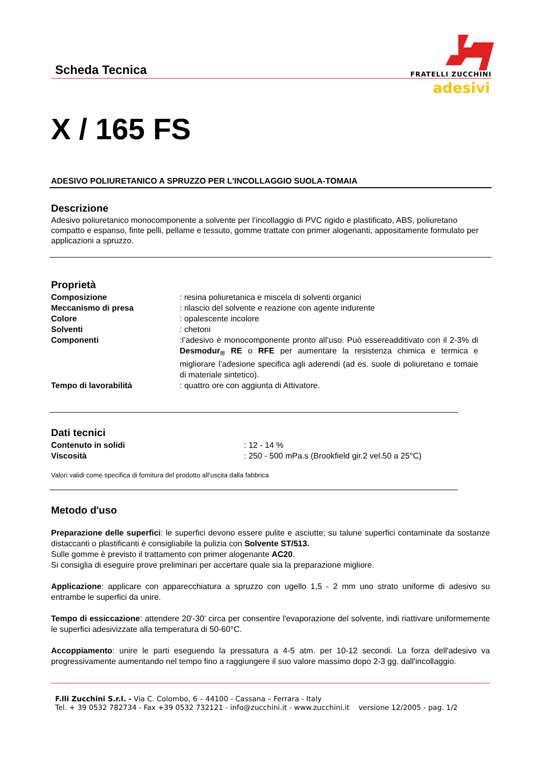Scheda Tecnica
FRATELLI ZUCCHINI
adesivi
X / 165 FS
ADESIVO POLIURETANICO A SPRUZZO PER L'INCOLLAGGIO SUOLA-TOMAIA
Descrizione
Adesivo poliuretanico monocomponente a solvente per l’incollaggio di PVC rigido e plastificato, ABS, poliuretano compatto e espanso, finte pelli, pellame e tessuto, gomme trattate con primer alogenanti, appositamente formulato per applicazioni a spruzzo.
Proprietà
Composizione: resina poliuretanica e miscela di solventi organici
Meccanismo di presa: rilascio del solvente e reazione con agente indurente
Colore: opalescente incolore
Solventi: chetoni
Componenti:l’adesivo è monocomponente pronto all’uso. Può essereadditivato con il 2-3% di Desmodur<sub>®</sub> RE o RFE per aumentare la resistenza chimica e termica e migliorare l’adesione specifica agli aderendi (ad es. suole di poliuretano e tomaie di materiale sintetico).
Tempo di lavorabilità: quattro ore con aggiunta di Attivatore.
Dati tecnici
Contenuto in solidi: 12 - 14 %
Viscosità: 250 - 500 mPa.s (Brookfield gir.2 vel.50 a 25°C)
Valori validi come specifica di fornitura del prodotto all’uscita dalla fabbrica
Metodo d'uso
Preparazione delle superfici: le superfici devono essere pulite e asciutte; su talune superfici contaminate da sostanze distaccanti o plastificanti è consigliabile la pulizia con Solvente ST/513.
Sulle gomme è previsto il trattamento con primer alogenante AC20.
Si consiglia di eseguire prove preliminari per accertare quale sia la preparazione migliore.
Applicazione: applicare con apparecchiatura a spruzzo con ugello 1,5 - 2 mm uno strato uniforme di adesivo su entrambe le superfici da unire.
Tempo di essiccazione: attendere 20'-30' circa per consentire l'evaporazione del solvente, indi riattivare uniformemente le superfici adesivizzate alla temperatura di 50-60°C.
Accoppiamento: unire le parti eseguendo la pressatura a 4-5 atm. per 10-12 secondi. La forza dell'adesivo va progressivamente aumentando nel tempo fino a raggiungere il suo valore massimo dopo 2-3 gg. dall'incollaggio.
F.lli Zucchini S.r.l. - Via C. Colombo, 6 – 44100 - Cassana – Ferrara - Italy
Tel. + 39 0532 782734 - Fax +39 0532 732121 - info@zucchini.it - www.zucchini.it versione 12/2005 - pag. 1/2